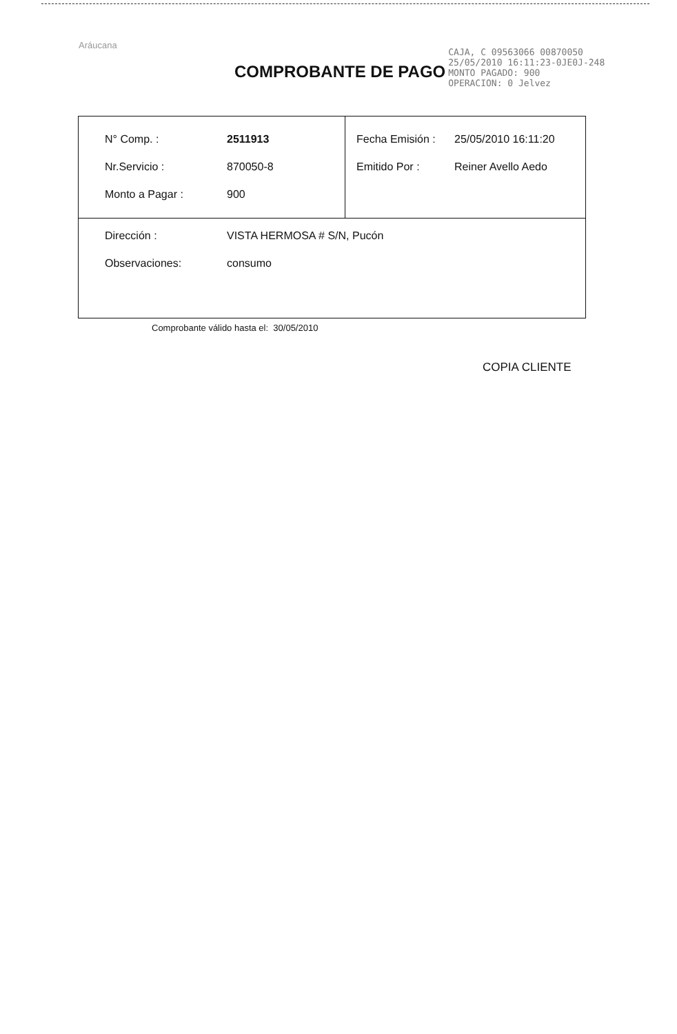Aráucana
COMPROBANTE DE PAGO
CAJA, C 09563066 00870050
25/05/2010 16:11:23-0JE0J-248
MONTO PAGADO: 900
OPERACION: 0 Jelvez
| / N° Comp. : / 2511913 / / Nr.Servicio : / 870050-8 / / Monto a Pagar : / 900 / | / Fecha Emisión : / 25/05/2010 16:11:20 / / Emitido Por : / Reiner Avello Aedo / |
| / Dirección : / VISTA HERMOSA # S/N, Pucón / / Observaciones: / consumo / | |
Comprobante válido hasta el: 30/05/2010
COPIA CLIENTE